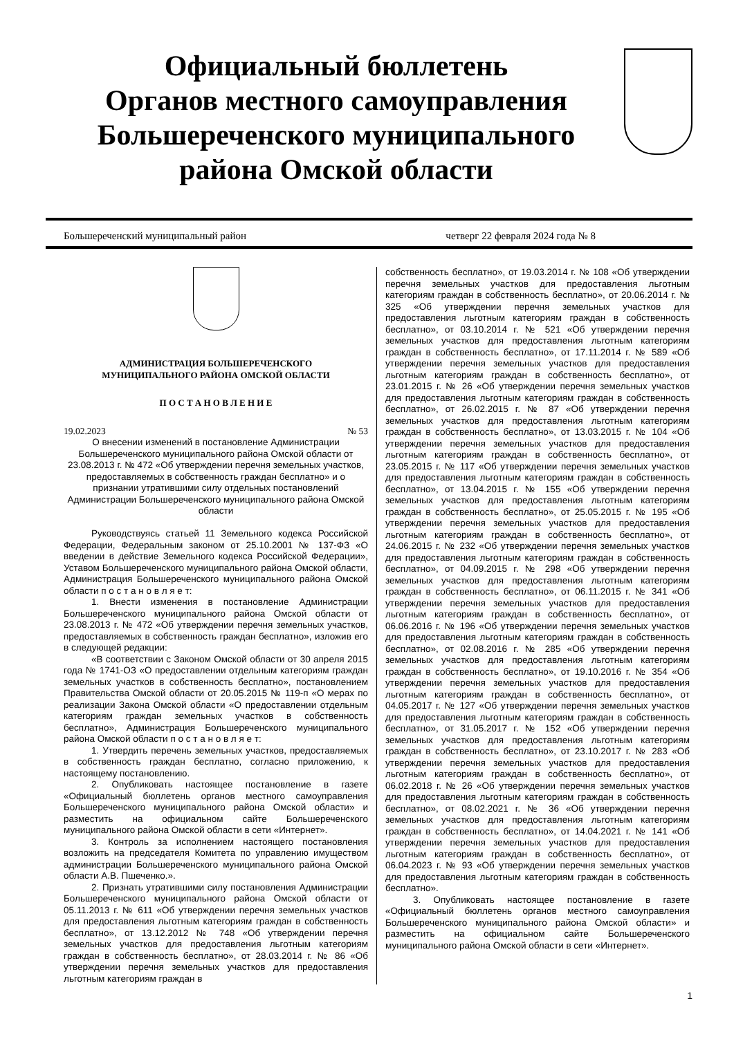Официальный бюллетень
Органов местного самоуправления
Большереченского муниципального
района Омской области
Большереченский муниципальный район четверг 22 февраля 2024 года № 8
АДМИНИСТРАЦИЯ БОЛЬШЕРЕЧЕНСКОГО
МУНИЦИПАЛЬНОГО РАЙОНА ОМСКОЙ ОБЛАСТИ
П О С Т А Н О В Л Е Н И Е
19.02.2023 № 53
О внесении изменений в постановление Администрации Большереченского муниципального района Омской области от 23.08.2013 г. № 472 «Об утверждении перечня земельных участков, предоставляемых в собственность граждан бесплатно» и о признании утратившими силу отдельных постановлений Администрации Большереченского муниципального района Омской области
Руководствуясь статьей 11 Земельного кодекса Российской Федерации, Федеральным законом от 25.10.2001 № 137-ФЗ «О введении в действие Земельного кодекса Российской Федерации», Уставом Большереченского муниципального района Омской области, Администрация Большереченского муниципального района Омской области п о с т а н о в л я е т:
1. Внести изменения в постановление Администрации Большереченского муниципального района Омской области от 23.08.2013 г. № 472 «Об утверждении перечня земельных участков, предоставляемых в собственность граждан бесплатно», изложив его в следующей редакции:
«В соответствии с Законом Омской области от 30 апреля 2015 года № 1741-ОЗ «О предоставлении отдельным категориям граждан земельных участков в собственность бесплатно», постановлением Правительства Омской области от 20.05.2015 № 119-п «О мерах по реализации Закона Омской области «О предоставлении отдельным категориям граждан земельных участков в собственность бесплатно», Администрация Большереченского муниципального района Омской области п о с т а н о в л я е т:
1. Утвердить перечень земельных участков, предоставляемых в собственность граждан бесплатно, согласно приложению, к настоящему постановлению.
2. Опубликовать настоящее постановление в газете «Официальный бюллетень органов местного самоуправления Большереченского муниципального района Омской области» и разместить на официальном сайте Большереченского муниципального района Омской области в сети «Интернет».
3. Контроль за исполнением настоящего постановления возложить на председателя Комитета по управлению имуществом администрации Большереченского муниципального района Омской области А.В. Пшеченко.».
2. Признать утратившими силу постановления Администрации Большереченского муниципального района Омской области от 05.11.2013 г. № 611 «Об утверждении перечня земельных участков для предоставления льготным категориям граждан в собственность бесплатно», от 13.12.2012 № 748 «Об утверждении перечня земельных участков для предоставления льготным категориям граждан в собственность бесплатно», от 28.03.2014 г. № 86 «Об утверждении перечня земельных участков для предоставления льготным категориям граждан в
собственность бесплатно», от 19.03.2014 г. № 108 «Об утверждении перечня земельных участков для предоставления льготным категориям граждан в собственность бесплатно», от 20.06.2014 г. № 325 «Об утверждении перечня земельных участков для предоставления льготным категориям граждан в собственность бесплатно», от 03.10.2014 г. № 521 «Об утверждении перечня земельных участков для предоставления льготным категориям граждан в собственность бесплатно», от 17.11.2014 г. № 589 «Об утверждении перечня земельных участков для предоставления льготным категориям граждан в собственность бесплатно», от 23.01.2015 г. № 26 «Об утверждении перечня земельных участков для предоставления льготным категориям граждан в собственность бесплатно», от 26.02.2015 г. № 87 «Об утверждении перечня земельных участков для предоставления льготным категориям граждан в собственность бесплатно», от 13.03.2015 г. № 104 «Об утверждении перечня земельных участков для предоставления льготным категориям граждан в собственность бесплатно», от 23.05.2015 г. № 117 «Об утверждении перечня земельных участков для предоставления льготным категориям граждан в собственность бесплатно», от 13.04.2015 г. № 155 «Об утверждении перечня земельных участков для предоставления льготным категориям граждан в собственность бесплатно», от 25.05.2015 г. № 195 «Об утверждении перечня земельных участков для предоставления льготным категориям граждан в собственность бесплатно», от 24.06.2015 г. № 232 «Об утверждении перечня земельных участков для предоставления льготным категориям граждан в собственность бесплатно», от 04.09.2015 г. № 298 «Об утверждении перечня земельных участков для предоставления льготным категориям граждан в собственность бесплатно», от 06.11.2015 г. № 341 «Об утверждении перечня земельных участков для предоставления льготным категориям граждан в собственность бесплатно», от 06.06.2016 г. № 196 «Об утверждении перечня земельных участков для предоставления льготным категориям граждан в собственность бесплатно», от 02.08.2016 г. № 285 «Об утверждении перечня земельных участков для предоставления льготным категориям граждан в собственность бесплатно», от 19.10.2016 г. № 354 «Об утверждении перечня земельных участков для предоставления льготным категориям граждан в собственность бесплатно», от 04.05.2017 г. № 127 «Об утверждении перечня земельных участков для предоставления льготным категориям граждан в собственность бесплатно», от 31.05.2017 г. № 152 «Об утверждении перечня земельных участков для предоставления льготным категориям граждан в собственность бесплатно», от 23.10.2017 г. № 283 «Об утверждении перечня земельных участков для предоставления льготным категориям граждан в собственность бесплатно», от 06.02.2018 г. № 26 «Об утверждении перечня земельных участков для предоставления льготным категориям граждан в собственность бесплатно», от 08.02.2021 г. № 36 «Об утверждении перечня земельных участков для предоставления льготным категориям граждан в собственность бесплатно», от 14.04.2021 г. № 141 «Об утверждении перечня земельных участков для предоставления льготным категориям граждан в собственность бесплатно», от 06.04.2023 г. № 93 «Об утверждении перечня земельных участков для предоставления льготным категориям граждан в собственность бесплатно».
3. Опубликовать настоящее постановление в газете «Официальный бюллетень органов местного самоуправления Большереченского муниципального района Омской области» и разместить на официальном сайте Большереченского муниципального района Омской области в сети «Интернет».
1